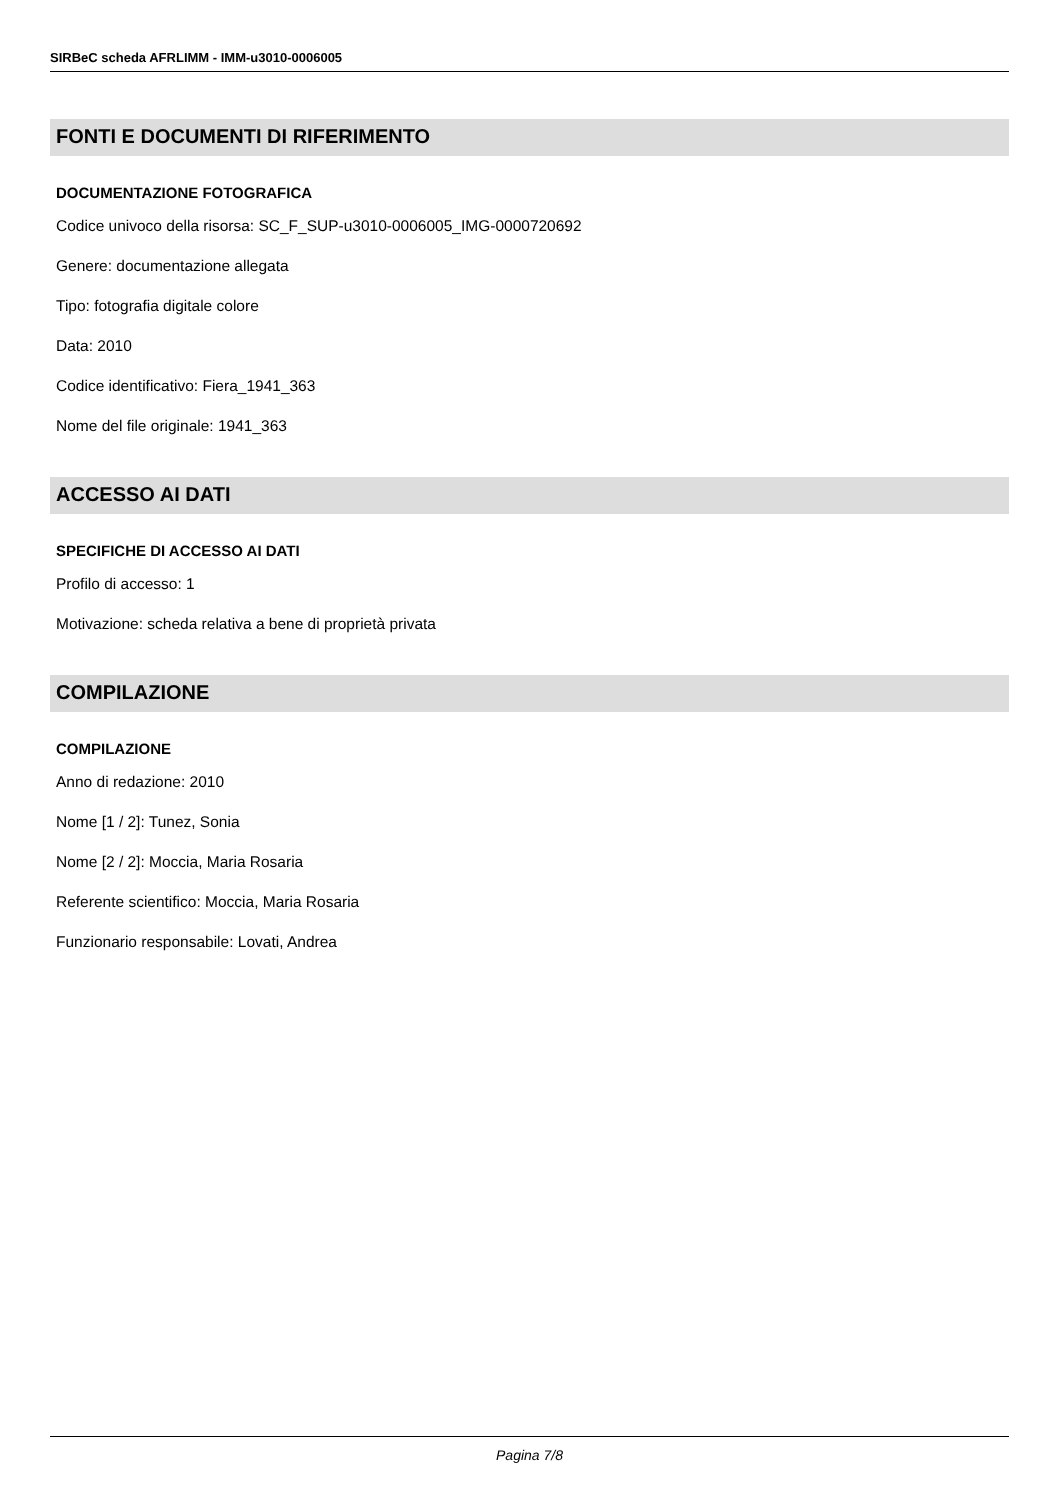SIRBeC scheda AFRLIMM - IMM-u3010-0006005
FONTI E DOCUMENTI DI RIFERIMENTO
DOCUMENTAZIONE FOTOGRAFICA
Codice univoco della risorsa: SC_F_SUP-u3010-0006005_IMG-0000720692
Genere: documentazione allegata
Tipo: fotografia digitale colore
Data: 2010
Codice identificativo: Fiera_1941_363
Nome del file originale: 1941_363
ACCESSO AI DATI
SPECIFICHE DI ACCESSO AI DATI
Profilo di accesso: 1
Motivazione: scheda relativa a bene di proprietà privata
COMPILAZIONE
COMPILAZIONE
Anno di redazione: 2010
Nome [1 / 2]: Tunez, Sonia
Nome [2 / 2]: Moccia, Maria Rosaria
Referente scientifico: Moccia, Maria Rosaria
Funzionario responsabile: Lovati, Andrea
Pagina 7/8